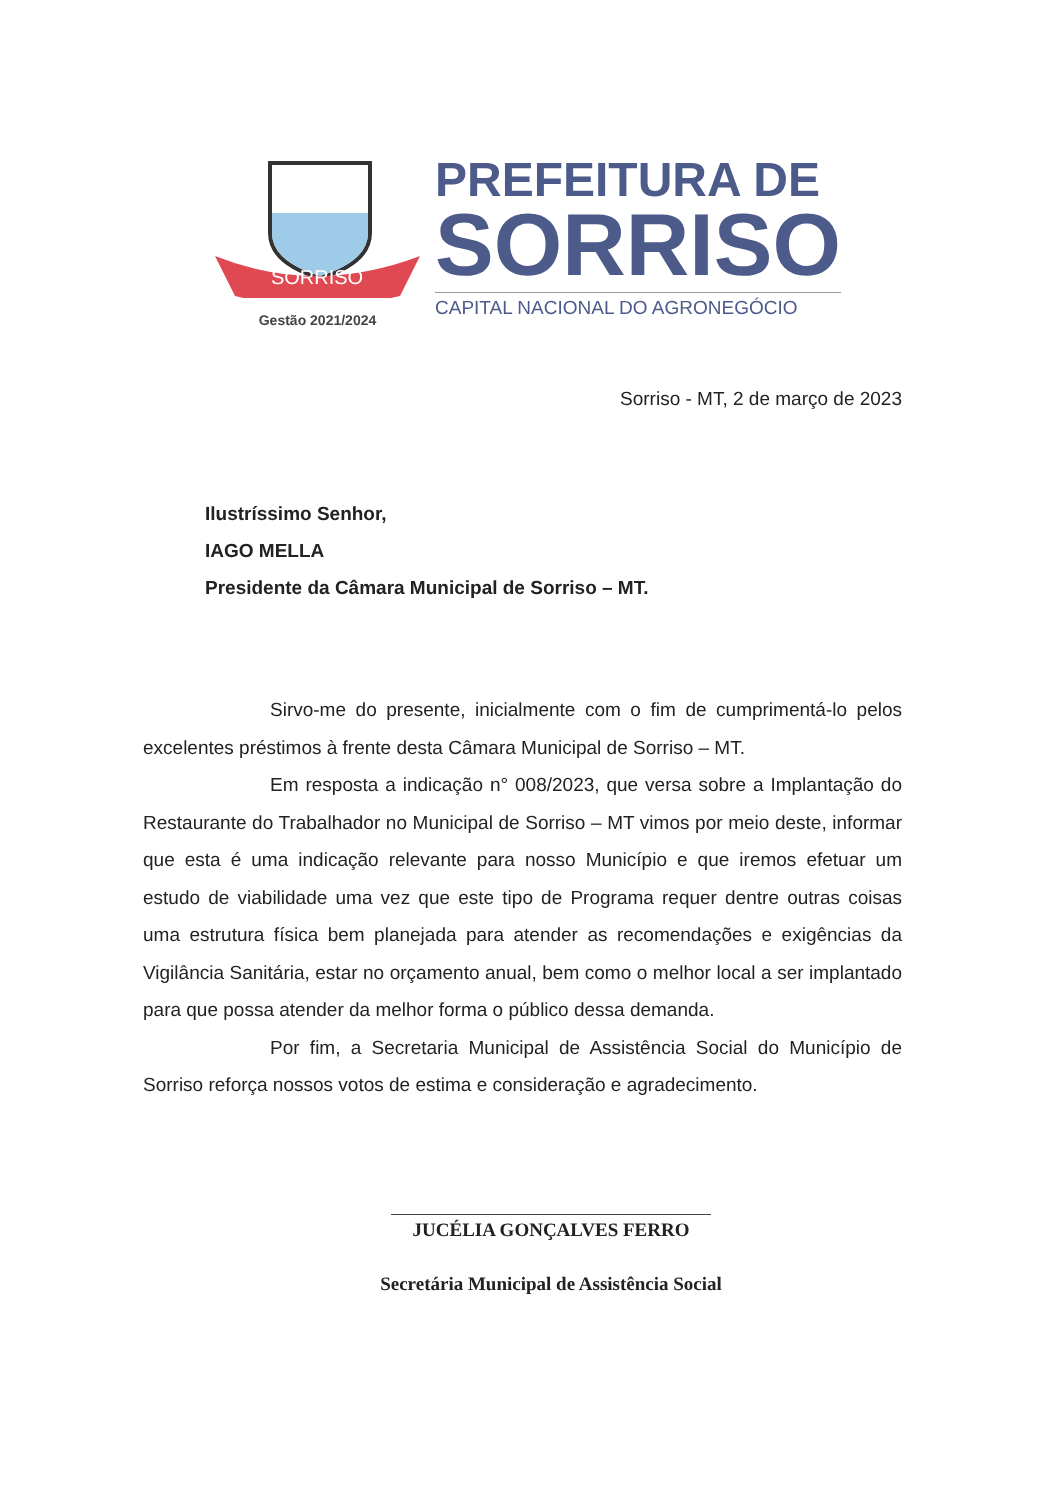SORRISO
Gestão 2021/2024
PREFEITURA DE
SORRISO
CAPITAL NACIONAL DO AGRONEGÓCIO
Sorriso - MT, 2 de março de 2023
Ilustríssimo Senhor,
IAGO MELLA
Presidente da Câmara Municipal de Sorriso – MT.
Sirvo-me do presente, inicialmente com o fim de cumprimentá-lo pelos excelentes préstimos à frente desta Câmara Municipal de Sorriso – MT.
Em resposta a indicação n° 008/2023, que versa sobre a Implantação do Restaurante do Trabalhador no Municipal de Sorriso – MT vimos por meio deste, informar que esta é uma indicação relevante para nosso Município e que iremos efetuar um estudo de viabilidade uma vez que este tipo de Programa requer dentre outras coisas uma estrutura física bem planejada para atender as recomendações e exigências da Vigilância Sanitária, estar no orçamento anual, bem como o melhor local a ser implantado para que possa atender da melhor forma o público dessa demanda.
Por fim, a Secretaria Municipal de Assistência Social do Município de Sorriso reforça nossos votos de estima e consideração e agradecimento.
JUCÉLIA GONÇALVES FERRO
Secretária Municipal de Assistência Social